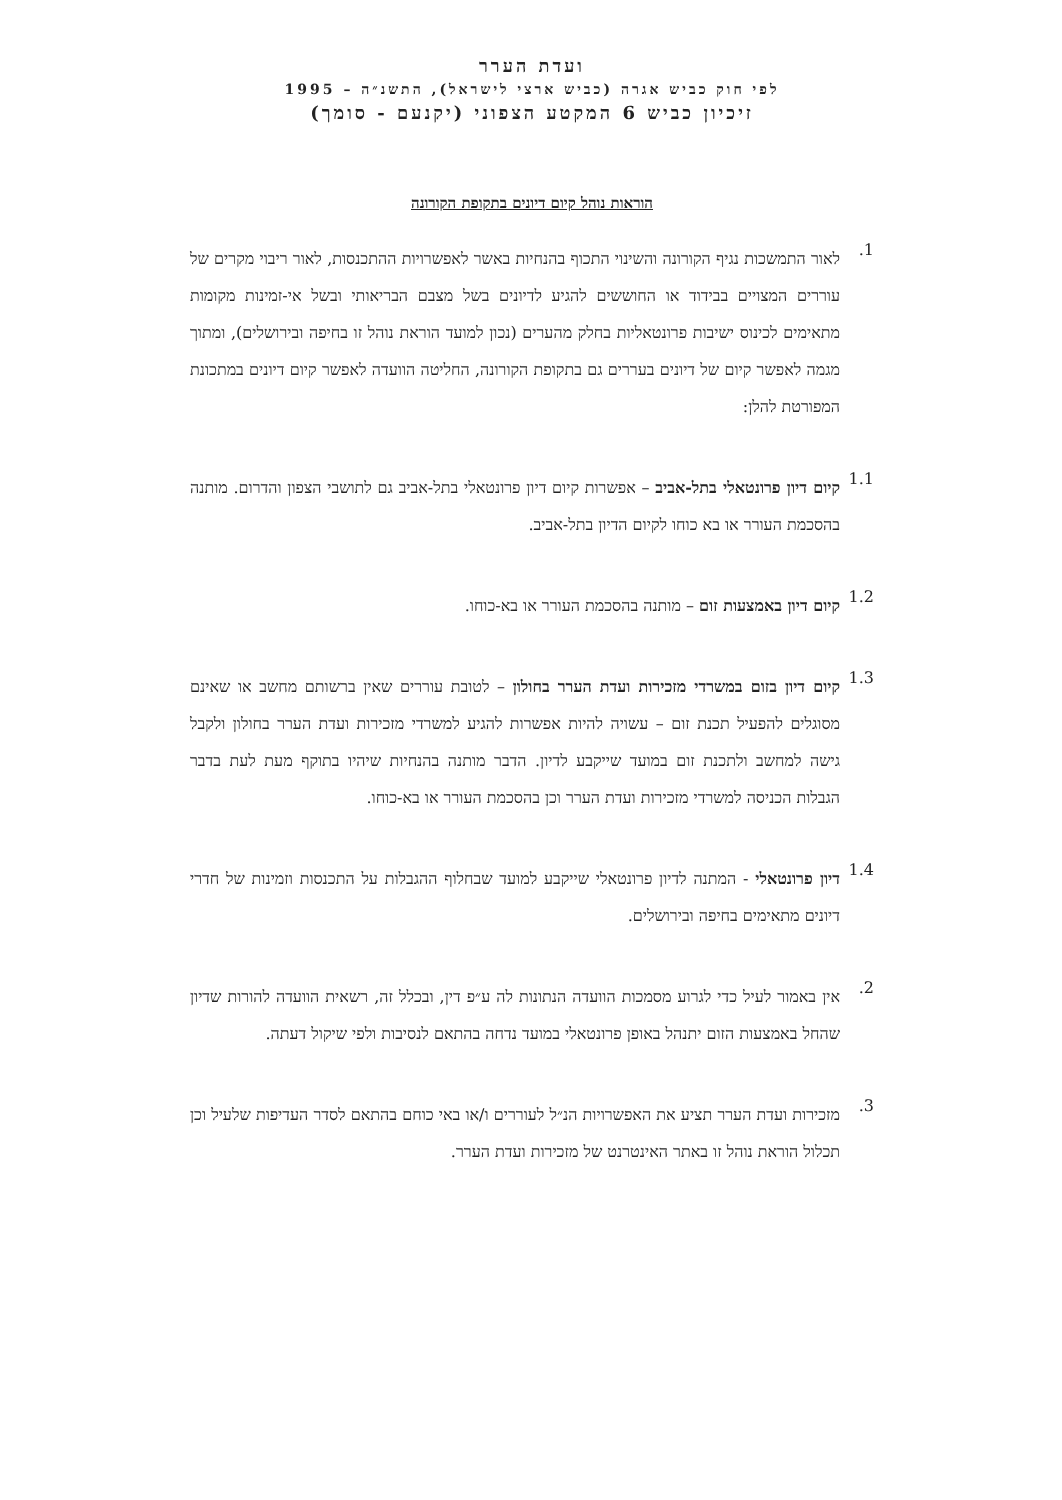ועדת הערר
לפי חוק כביש אגרה (כביש ארצי לישראל), התשנ״ה – 1995
זיכיון כביש 6 המקטע הצפוני (יקנעם - סומך)
הוראות נוהל קיום דיונים בתקופת הקורונה
1.
לאור התמשכות נגיף הקורונה והשינוי התכוף בהנחיות באשר לאפשרויות ההתכנסות, לאור ריבוי מקרים של עוררים המצויים בבידוד או החוששים להגיע לדיונים בשל מצבם הבריאותי ובשל אי-זמינות מקומות מתאימים לכינוס ישיבות פרונטאליות בחלק מהערים (נכון למועד הוראת נוהל זו בחיפה ובירושלים), ומתוך מגמה לאפשר קיום של דיונים בעררים גם בתקופת הקורונה, החליטה הוועדה לאפשר קיום דיונים במתכונת המפורטת להלן:
1.1
קיום דיון פרונטאלי בתל-אביב – אפשרות קיום דיון פרונטאלי בתל-אביב גם לתושבי הצפון והדרום. מותנה בהסכמת העורר או בא כוחו לקיום הדיון בתל-אביב.
1.2
קיום דיון באמצעות זום – מותנה בהסכמת העורר או בא-כוחו.
1.3
קיום דיון בזום במשרדי מזכירות ועדת הערר בחולון – לטובת עוררים שאין ברשותם מחשב או שאינם מסוגלים להפעיל תכנת זום – עשויה להיות אפשרות להגיע למשרדי מזכירות ועדת הערר בחולון ולקבל גישה למחשב ולתכנת זום במועד שייקבע לדיון. הדבר מותנה בהנחיות שיהיו בתוקף מעת לעת בדבר הגבלות הכניסה למשרדי מזכירות ועדת הערר וכן בהסכמת העורר או בא-כוחו.
1.4
דיון פרונטאלי - המתנה לדיון פרונטאלי שייקבע למועד שבחלוף ההגבלות על התכנסות וזמינות של חדרי דיונים מתאימים בחיפה ובירושלים.
2.
אין באמור לעיל כדי לגרוע מסמכות הוועדה הנתונות לה ע״פ דין, ובכלל זה, רשאית הוועדה להורות שדיון שהחל באמצעות הזום יתנהל באופן פרונטאלי במועד נדחה בהתאם לנסיבות ולפי שיקול דעתה.
3.
מזכירות ועדת הערר תציע את האפשרויות הנ״ל לעוררים ו/או באי כוחם בהתאם לסדר העדיפות שלעיל וכן תכלול הוראת נוהל זו באתר האינטרנט של מזכירות ועדת הערר.